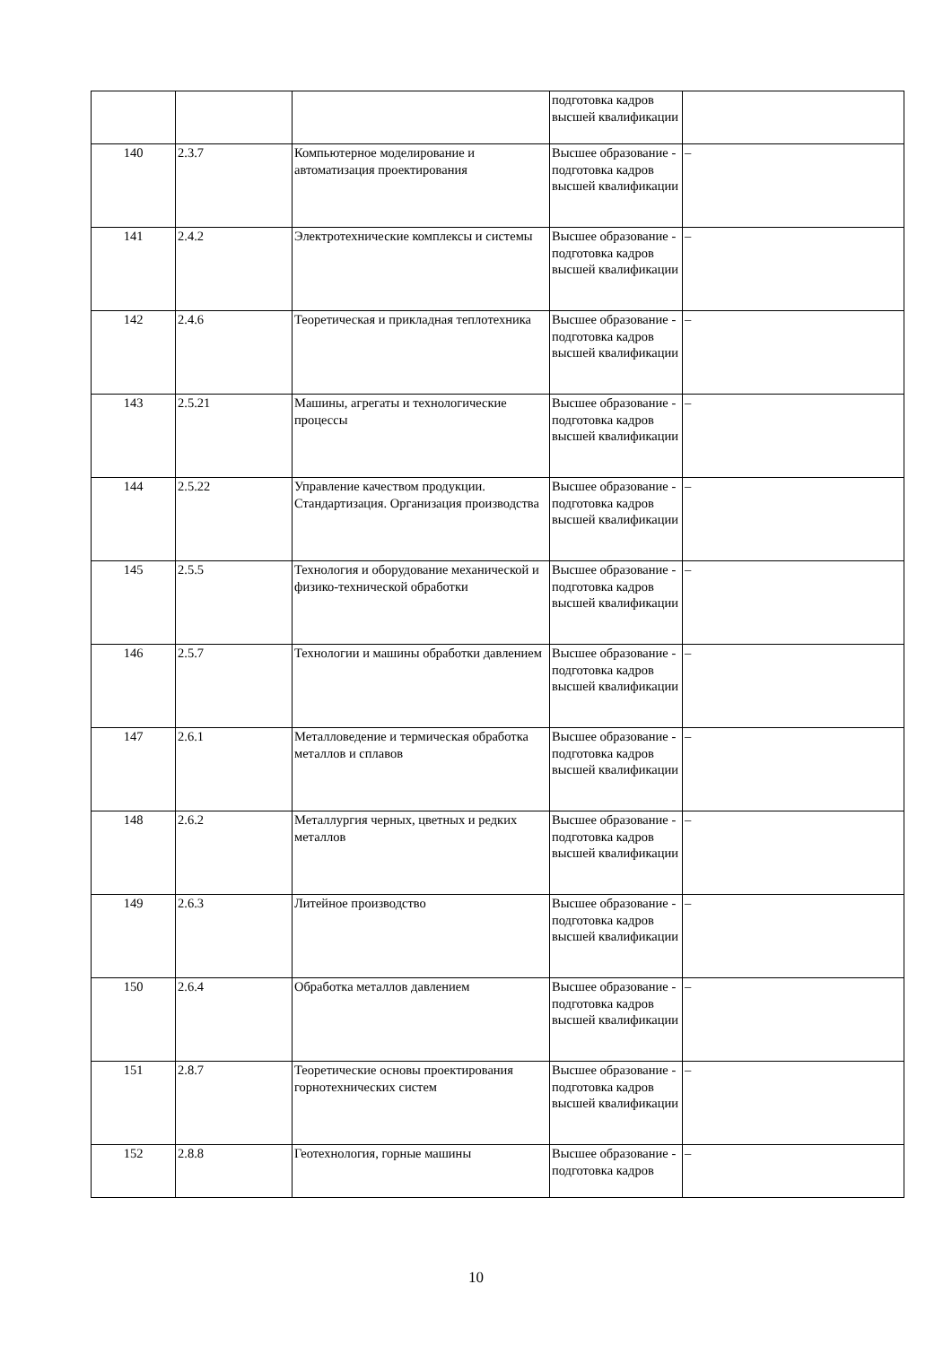| | | | подготовка кадров высшей квалификации | |
| 140 | 2.3.7 | Компьютерное моделирование и автоматизация проектирования | Высшее образование - подготовка кадров высшей квалификации | – |
| 141 | 2.4.2 | Электротехнические комплексы и системы | Высшее образование - подготовка кадров высшей квалификации | – |
| 142 | 2.4.6 | Теоретическая и прикладная теплотехника | Высшее образование - подготовка кадров высшей квалификации | – |
| 143 | 2.5.21 | Машины, агрегаты и технологические процессы | Высшее образование - подготовка кадров высшей квалификации | – |
| 144 | 2.5.22 | Управление качеством продукции. Стандартизация. Организация производства | Высшее образование - подготовка кадров высшей квалификации | – |
| 145 | 2.5.5 | Технология и оборудование механической и физико-технической обработки | Высшее образование - подготовка кадров высшей квалификации | – |
| 146 | 2.5.7 | Технологии и машины обработки давлением | Высшее образование - подготовка кадров высшей квалификации | – |
| 147 | 2.6.1 | Металловедение и термическая обработка металлов и сплавов | Высшее образование - подготовка кадров высшей квалификации | – |
| 148 | 2.6.2 | Металлургия черных, цветных и редких металлов | Высшее образование - подготовка кадров высшей квалификации | – |
| 149 | 2.6.3 | Литейное производство | Высшее образование - подготовка кадров высшей квалификации | – |
| 150 | 2.6.4 | Обработка металлов давлением | Высшее образование - подготовка кадров высшей квалификации | – |
| 151 | 2.8.7 | Теоретические основы проектирования горнотехнических систем | Высшее образование - подготовка кадров высшей квалификации | – |
| 152 | 2.8.8 | Геотехнология, горные машины | Высшее образование - подготовка кадров | – |
10